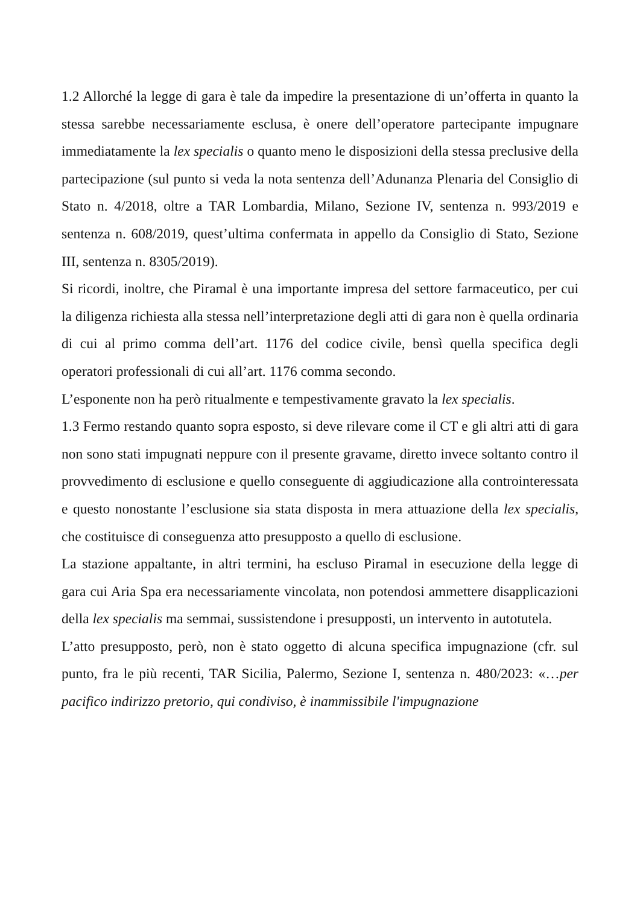1.2 Allorché la legge di gara è tale da impedire la presentazione di un’offerta in quanto la stessa sarebbe necessariamente esclusa, è onere dell’operatore partecipante impugnare immediatamente la lex specialis o quanto meno le disposizioni della stessa preclusive della partecipazione (sul punto si veda la nota sentenza dell’Adunanza Plenaria del Consiglio di Stato n. 4/2018, oltre a TAR Lombardia, Milano, Sezione IV, sentenza n. 993/2019 e sentenza n. 608/2019, quest’ultima confermata in appello da Consiglio di Stato, Sezione III, sentenza n. 8305/2019).
Si ricordi, inoltre, che Piramal è una importante impresa del settore farmaceutico, per cui la diligenza richiesta alla stessa nell’interpretazione degli atti di gara non è quella ordinaria di cui al primo comma dell’art. 1176 del codice civile, bensì quella specifica degli operatori professionali di cui all’art. 1176 comma secondo.
L’esponente non ha però ritualmente e tempestivamente gravato la lex specialis.
1.3 Fermo restando quanto sopra esposto, si deve rilevare come il CT e gli altri atti di gara non sono stati impugnati neppure con il presente gravame, diretto invece soltanto contro il provvedimento di esclusione e quello conseguente di aggiudicazione alla controinteressata e questo nonostante l’esclusione sia stata disposta in mera attuazione della lex specialis, che costituisce di conseguenza atto presupposto a quello di esclusione.
La stazione appaltante, in altri termini, ha escluso Piramal in esecuzione della legge di gara cui Aria Spa era necessariamente vincolata, non potendosi ammettere disapplicazioni della lex specialis ma semmai, sussistendone i presupposti, un intervento in autotutela.
L’atto presupposto, però, non è stato oggetto di alcuna specifica impugnazione (cfr. sul punto, fra le più recenti, TAR Sicilia, Palermo, Sezione I, sentenza n. 480/2023: «…per pacifico indirizzo pretorio, qui condiviso, è inammissibile l'impugnazione